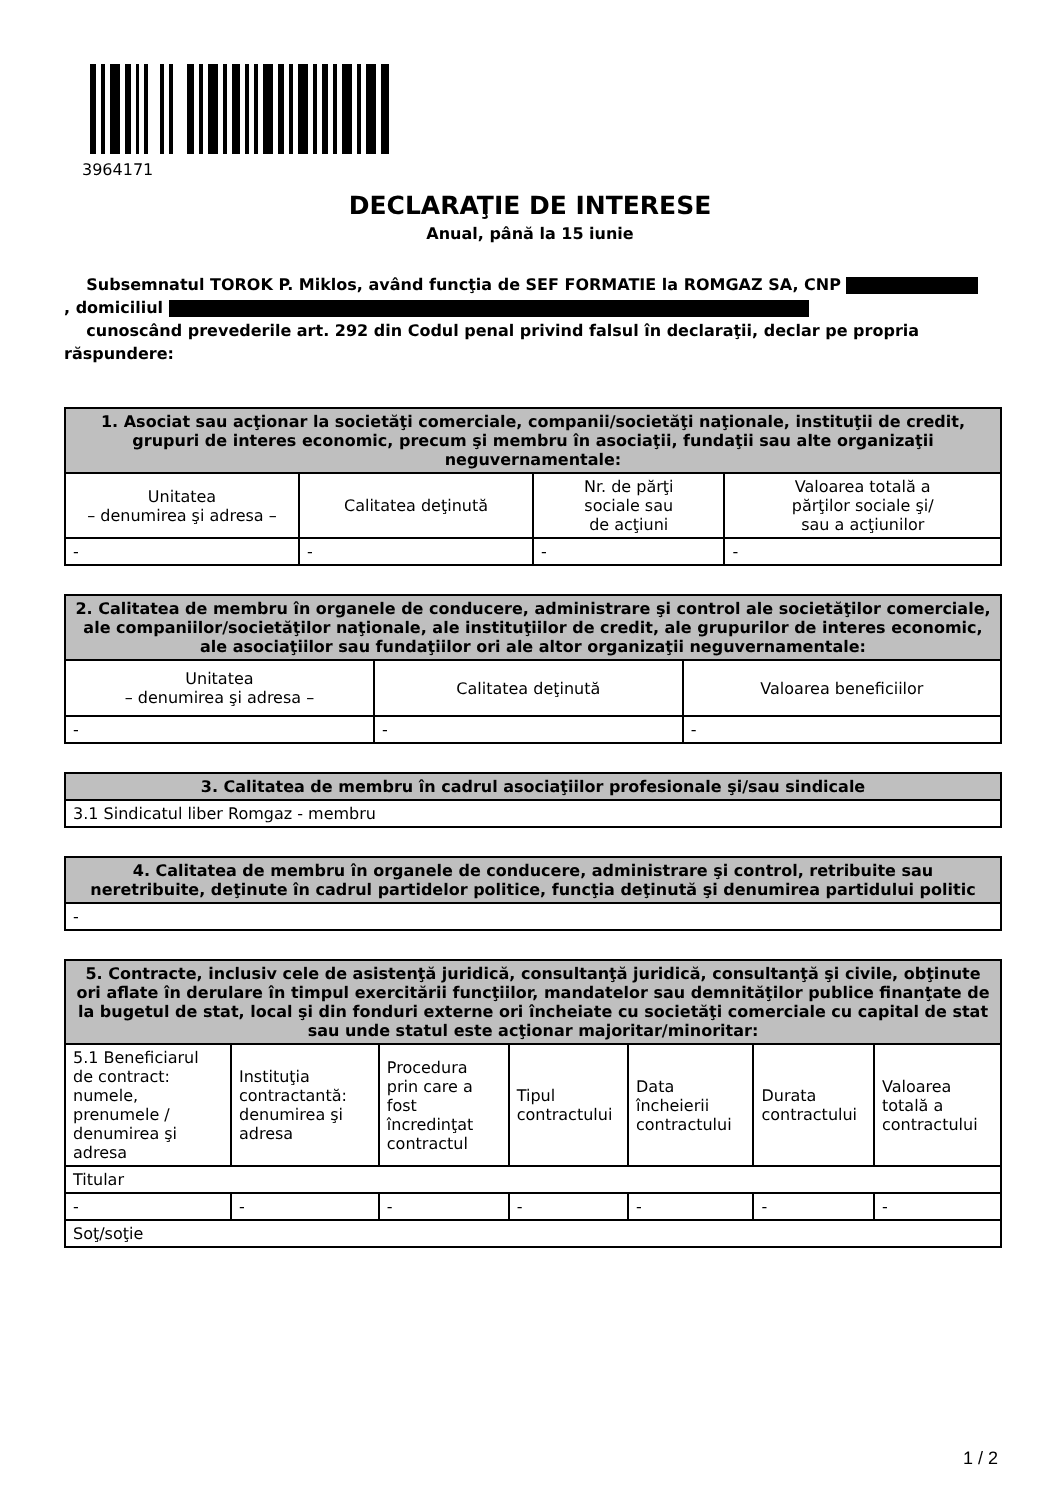3964171
DECLARAŢIE DE INTERESE
Anual, până la 15 iunie
Subsemnatul TOROK P. Miklos, având funcţia de SEF FORMATIE la ROMGAZ SA, CNP
, domiciliul
cunoscând prevederile art. 292 din Codul penal privind falsul în declaraţii, declar pe propria răspundere:
| 1. Asociat sau acţionar la societăţi comerciale, companii/societăţi naţionale, instituţii de credit, grupuri de interes economic, precum şi membru în asociaţii, fundaţii sau alte organizaţii neguvernamentale: | | | |
| --- | --- | --- | --- |
| Unitatea – denumirea şi adresa – | Calitatea deţinută | Nr. de părţi sociale sau de acţiuni | Valoarea totală a părţilor sociale şi/ sau a acţiunilor |
| - | - | - | - |
| 2. Calitatea de membru în organele de conducere, administrare şi control ale societăţilor comerciale, ale companiilor/societăţilor naţionale, ale instituţiilor de credit, ale grupurilor de interes economic, ale asociaţiilor sau fundaţiilor ori ale altor organizaţii neguvernamentale: | | |
| --- | --- | --- |
| Unitatea – denumirea şi adresa – | Calitatea deţinută | Valoarea beneficiilor |
| - | - | - |
| 3. Calitatea de membru în cadrul asociaţiilor profesionale şi/sau sindicale |
| --- |
| 3.1 Sindicatul liber Romgaz - membru |
| 4. Calitatea de membru în organele de conducere, administrare şi control, retribuite sau neretribuite, deţinute în cadrul partidelor politice, funcţia deţinută şi denumirea partidului politic |
| --- |
| - |
| 5. Contracte, inclusiv cele de asistenţă juridică, consultanţă juridică, consultanţă şi civile, obţinute ori aflate în derulare în timpul exercitării funcţiilor, mandatelor sau demnităţilor publice finanţate de la bugetul de stat, local şi din fonduri externe ori încheiate cu societăţi comerciale cu capital de stat sau unde statul este acţionar majoritar/minoritar: | | | | | | |
| --- | --- | --- | --- | --- | --- | --- |
| 5.1 Beneficiarul de contract: numele, prenumele / denumirea şi adresa | Instituţia contractantă: denumirea şi adresa | Procedura prin care a fost încredinţat contractul | Tipul contractului | Data încheierii contractului | Durata contractului | Valoarea totală a contractului |
| Titular | | | | | | |
| - | - | - | - | - | - | - |
| Soţ/soţie | | | | | | |
1 / 2